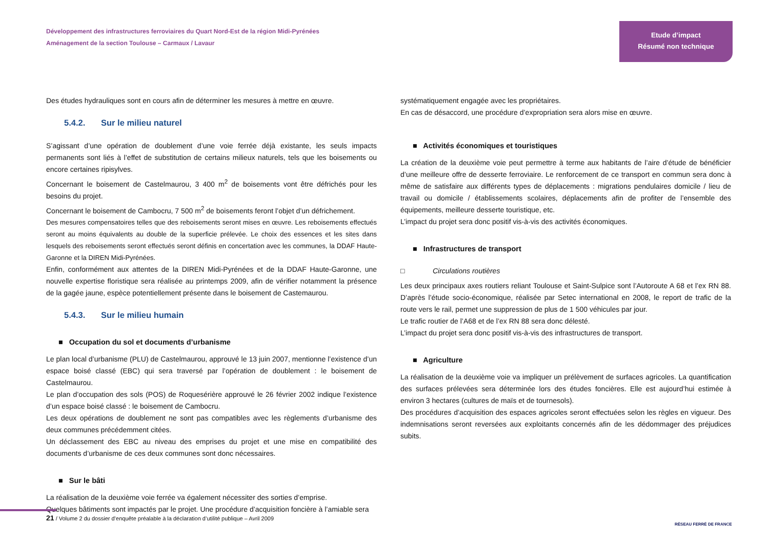Développement des infrastructures ferroviaires du Quart Nord-Est de la région Midi-Pyrénées
Aménagement de la section Toulouse – Carmaux / Lavaur
Etude d’impact
Résumé non technique
Des études hydrauliques sont en cours afin de déterminer les mesures à mettre en œuvre.
5.4.2. Sur le milieu naturel
S’agissant d’une opération de doublement d’une voie ferrée déjà existante, les seuls impacts permanents sont liés à l’effet de substitution de certains milieux naturels, tels que les boisements ou encore certaines ripisylves.
Concernant le boisement de Castelmaurou, 3 400 m<sup>2</sup> de boisements vont être défrichés pour les besoins du projet.
Concernant le boisement de Cambocru, 7 500 m<sup>2</sup> de boisements feront l’objet d’un défrichement.
Des mesures compensatoires telles que des reboisements seront mises en œuvre. Les reboisements effectués seront au moins équivalents au double de la superficie prélevée. Le choix des essences et les sites dans lesquels des reboisements seront effectués seront définis en concertation avec les communes, la DDAF Haute-Garonne et la DIREN Midi-Pyrénées.
Enfin, conformément aux attentes de la DIREN Midi-Pyrénées et de la DDAF Haute-Garonne, une nouvelle expertise floristique sera réalisée au printemps 2009, afin de vérifier notamment la présence de la gagée jaune, espèce potentiellement présente dans le boisement de Castemaurou.
5.4.3. Sur le milieu humain
■ Occupation du sol et documents d’urbanisme
Le plan local d’urbanisme (PLU) de Castelmaurou, approuvé le 13 juin 2007, mentionne l’existence d’un espace boisé classé (EBC) qui sera traversé par l’opération de doublement : le boisement de Castelmaurou.
Le plan d’occupation des sols (POS) de Roquesérière approuvé le 26 février 2002 indique l’existence d’un espace boisé classé : le boisement de Cambocru.
Les deux opérations de doublement ne sont pas compatibles avec les règlements d’urbanisme des deux communes précédemment citées.
Un déclassement des EBC au niveau des emprises du projet et une mise en compatibilité des documents d’urbanisme de ces deux communes sont donc nécessaires.
■ Sur le bâti
La réalisation de la deuxième voie ferrée va également nécessiter des sorties d’emprise.
Quelques bâtiments sont impactés par le projet. Une procédure d’acquisition foncière à l’amiable sera
systématiquement engagée avec les propriétaires.
En cas de désaccord, une procédure d’expropriation sera alors mise en œuvre.
■ Activités économiques et touristiques
La création de la deuxième voie peut permettre à terme aux habitants de l’aire d’étude de bénéficier d’une meilleure offre de desserte ferroviaire. Le renforcement de ce transport en commun sera donc à même de satisfaire aux différents types de déplacements : migrations pendulaires domicile / lieu de travail ou domicile / établissements scolaires, déplacements afin de profiter de l’ensemble des équipements, meilleure desserte touristique, etc.
L’impact du projet sera donc positif vis-à-vis des activités économiques.
■ Infrastructures de transport
□ Circulations routières
Les deux principaux axes routiers reliant Toulouse et Saint-Sulpice sont l’Autoroute A 68 et l’ex RN 88. D’après l’étude socio-économique, réalisée par Setec international en 2008, le report de trafic de la route vers le rail, permet une suppression de plus de 1 500 véhicules par jour.
Le trafic routier de l’A68 et de l’ex RN 88 sera donc délesté.
L’impact du projet sera donc positif vis-à-vis des infrastructures de transport.
■ Agriculture
La réalisation de la deuxième voie va impliquer un prélèvement de surfaces agricoles. La quantification des surfaces prélevées sera déterminée lors des études foncières. Elle est aujourd’hui estimée à environ 3 hectares (cultures de maïs et de tournesols).
Des procédures d’acquisition des espaces agricoles seront effectuées selon les règles en vigueur. Des indemnisations seront reversées aux exploitants concernés afin de les dédommager des préjudices subits.
21 / Volume 2 du dossier d’enquête préalable à la déclaration d’utilité publique – Avril 2009
RÉSEAU FERRÉ DE FRANCE